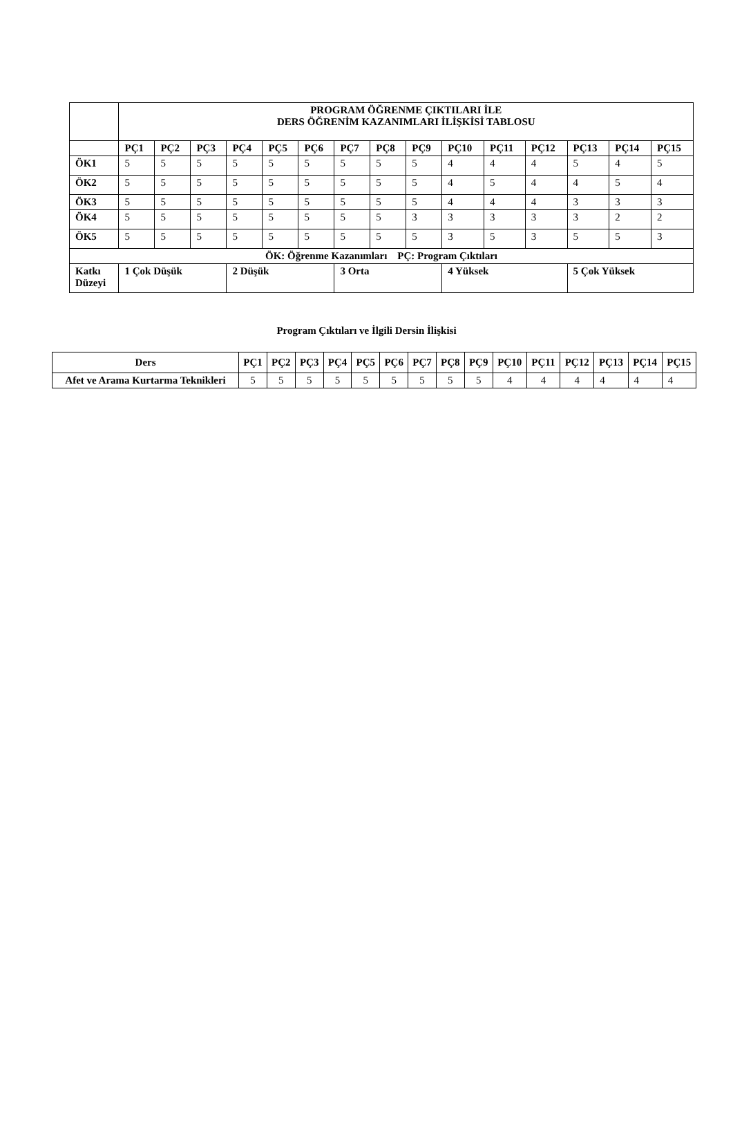| | PROGRAM ÖĞRENME ÇIKTILARI İLE DERS ÖĞRENİM KAZANIMLARI İLİŞKİSİ TABLOSU | | | | | | | | | | | | | | |
| | PÇ1 | PÇ2 | PÇ3 | PÇ4 | PÇ5 | PÇ6 | PÇ7 | PÇ8 | PÇ9 | PÇ10 | PÇ11 | PÇ12 | PÇ13 | PÇ14 | PÇ15 |
| ÖK1 | 5 | 5 | 5 | 5 | 5 | 5 | 5 | 5 | 5 | 4 | 4 | 4 | 5 | 4 | 5 |
| ÖK2 | 5 | 5 | 5 | 5 | 5 | 5 | 5 | 5 | 5 | 4 | 5 | 4 | 4 | 5 | 4 |
| ÖK3 | 5 | 5 | 5 | 5 | 5 | 5 | 5 | 5 | 5 | 4 | 4 | 4 | 3 | 3 | 3 |
| ÖK4 | 5 | 5 | 5 | 5 | 5 | 5 | 5 | 5 | 3 | 3 | 3 | 3 | 3 | 2 | 2 |
| ÖK5 | 5 | 5 | 5 | 5 | 5 | 5 | 5 | 5 | 5 | 3 | 5 | 3 | 5 | 5 | 3 |
| ÖK: Öğrenme Kazanımları PÇ: Program Çıktıları | | | | | | | | | | | | | | | |
| Katkı Düzeyi | 1 Çok Düşük | | | 2 Düşük | | | 3 Orta | | | 4 Yüksek | | | 5 Çok Yüksek | | |
Program Çıktıları ve İlgili Dersin İlişkisi
| Ders | PÇ1 | PÇ2 | PÇ3 | PÇ4 | PÇ5 | PÇ6 | PÇ7 | PÇ8 | PÇ9 | PÇ10 | PÇ11 | PÇ12 | PÇ13 | PÇ14 | PÇ15 |
| --- | --- | --- | --- | --- | --- | --- | --- | --- | --- | --- | --- | --- | --- | --- | --- |
| Afet ve Arama Kurtarma Teknikleri | 5 | 5 | 5 | 5 | 5 | 5 | 5 | 5 | 5 | 4 | 4 | 4 | 4 | 4 | 4 |